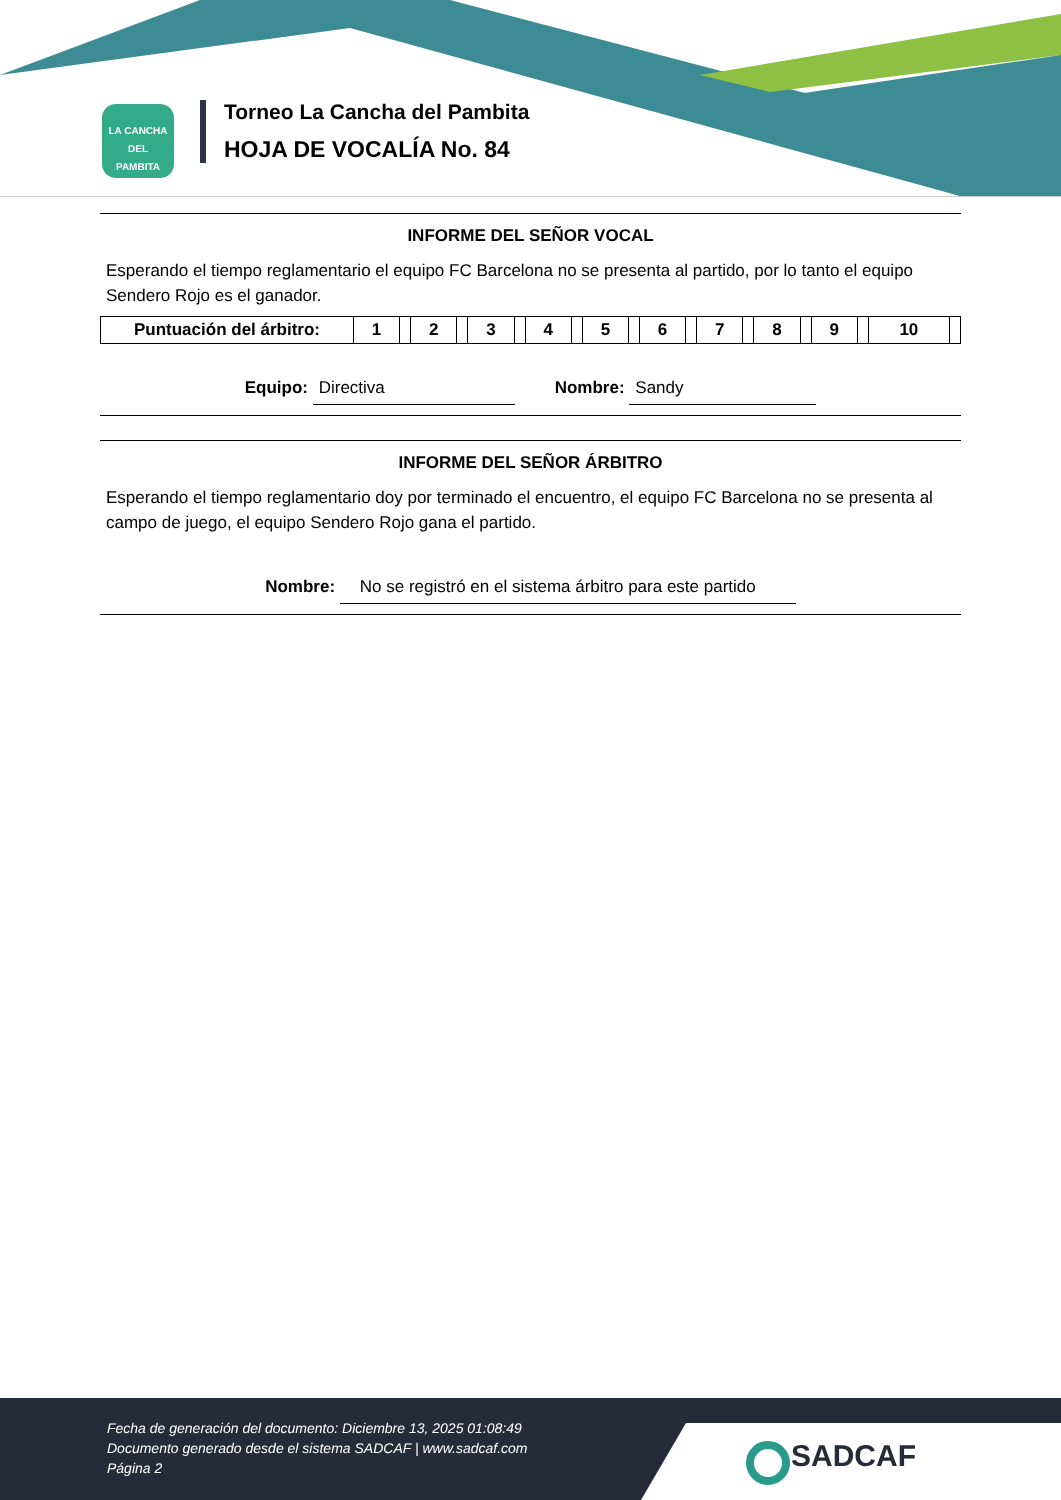LA CANCHA
DEL
PAMBITA
Torneo La Cancha del Pambita
HOJA DE VOCALÍA No. 84
INFORME DEL SEÑOR VOCAL
Esperando el tiempo reglamentario el equipo FC Barcelona no se presenta al partido, por lo tanto el equipo Sendero Rojo es el ganador.
| Puntuación del árbitro: | 1 | | 2 | | 3 | | 4 | | 5 | | 6 | | 7 | | 8 | | 9 | | 10 | |
Equipo: Directiva Nombre: Sandy
INFORME DEL SEÑOR ÁRBITRO
Esperando el tiempo reglamentario doy por terminado el encuentro, el equipo FC Barcelona no se presenta al campo de juego, el equipo Sendero Rojo gana el partido.
Nombre: No se registró en el sistema árbitro para este partido
Fecha de generación del documento: Diciembre 13, 2025 01:08:49
Documento generado desde el sistema SADCAF | www.sadcaf.com
Página 2
SADCAF